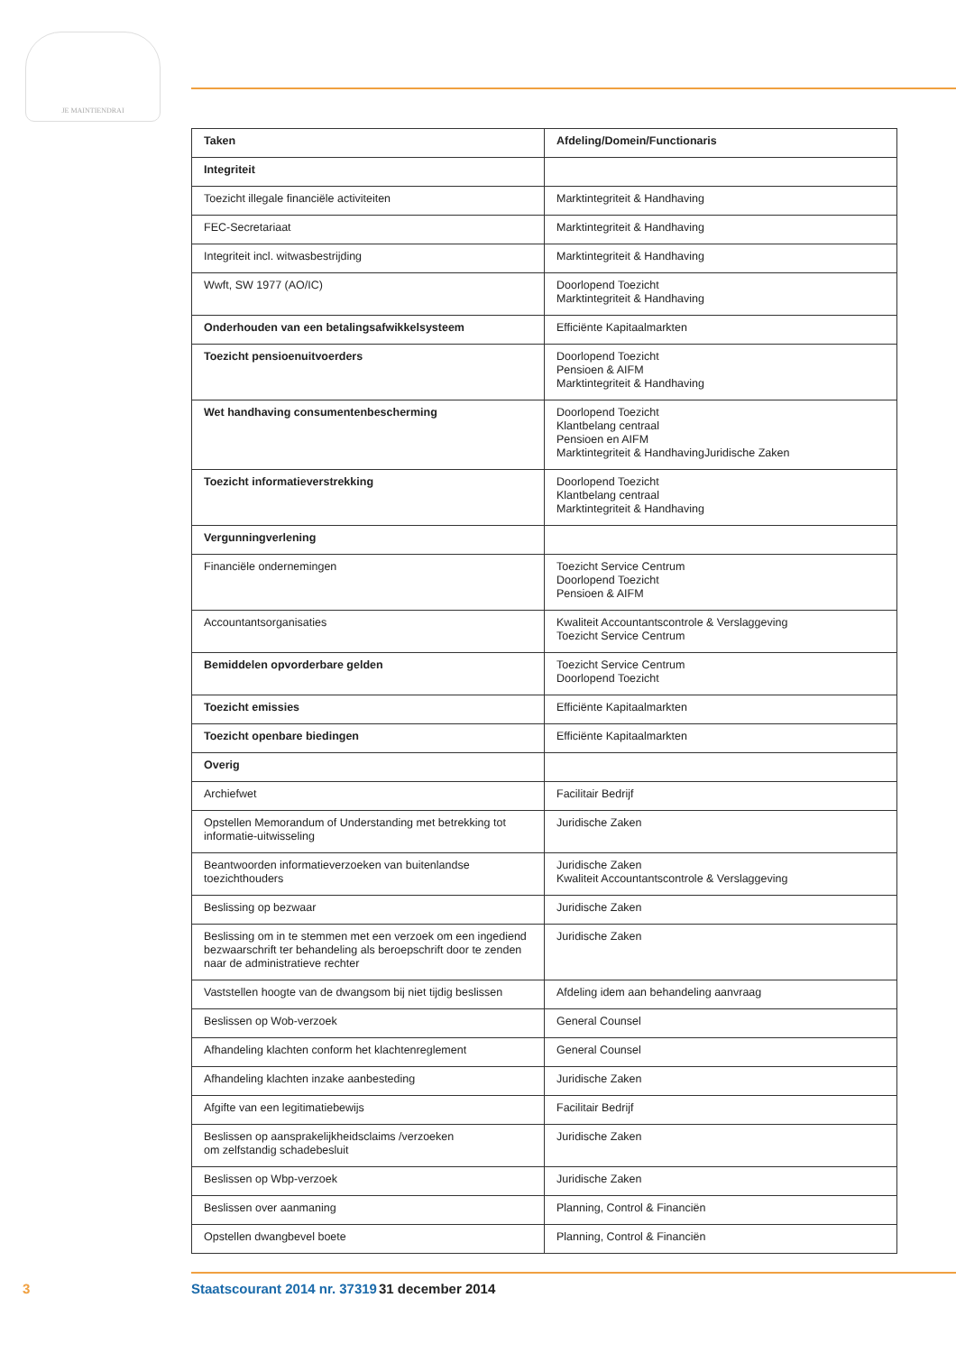JE MAINTIENDRAI
| Taken | Afdeling/Domein/Functionaris |
| --- | --- |
| Integriteit | |
| Toezicht illegale financiële activiteiten | Marktintegriteit & Handhaving |
| FEC-Secretariaat | Marktintegriteit & Handhaving |
| Integriteit incl. witwasbestrijding | Marktintegriteit & Handhaving |
| Wwft, SW 1977 (AO/IC) | Doorlopend Toezicht Marktintegriteit & Handhaving |
| Onderhouden van een betalingsafwikkelsysteem | Efficiënte Kapitaalmarkten |
| Toezicht pensioenuitvoerders | Doorlopend Toezicht Pensioen & AIFM Marktintegriteit & Handhaving |
| Wet handhaving consumentenbescherming | Doorlopend Toezicht Klantbelang centraal Pensioen en AIFM Marktintegriteit & HandhavingJuridische Zaken |
| Toezicht informatieverstrekking | Doorlopend Toezicht Klantbelang centraal Marktintegriteit & Handhaving |
| Vergunningverlening | |
| Financiële ondernemingen | Toezicht Service Centrum Doorlopend Toezicht Pensioen & AIFM |
| Accountantsorganisaties | Kwaliteit Accountantscontrole & Verslaggeving Toezicht Service Centrum |
| Bemiddelen opvorderbare gelden | Toezicht Service Centrum Doorlopend Toezicht |
| Toezicht emissies | Efficiënte Kapitaalmarkten |
| Toezicht openbare biedingen | Efficiënte Kapitaalmarkten |
| Overig | |
| Archiefwet | Facilitair Bedrijf |
| Opstellen Memorandum of Understanding met betrekking tot informatie-uitwisseling | Juridische Zaken |
| Beantwoorden informatieverzoeken van buitenlandse toezichthouders | Juridische Zaken Kwaliteit Accountantscontrole & Verslaggeving |
| Beslissing op bezwaar | Juridische Zaken |
| Beslissing om in te stemmen met een verzoek om een ingediend bezwaarschrift ter behandeling als beroepschrift door te zenden naar de administratieve rechter | Juridische Zaken |
| Vaststellen hoogte van de dwangsom bij niet tijdig beslissen | Afdeling idem aan behandeling aanvraag |
| Beslissen op Wob-verzoek | General Counsel |
| Afhandeling klachten conform het klachtenreglement | General Counsel |
| Afhandeling klachten inzake aanbesteding | Juridische Zaken |
| Afgifte van een legitimatiebewijs | Facilitair Bedrijf |
| Beslissen op aansprakelijkheidsclaims /verzoeken om zelfstandig schadebesluit | Juridische Zaken |
| Beslissen op Wbp-verzoek | Juridische Zaken |
| Beslissen over aanmaning | Planning, Control & Financiën |
| Opstellen dwangbevel boete | Planning, Control & Financiën |
3 Staatscourant 2014 nr. 37319 31 december 2014